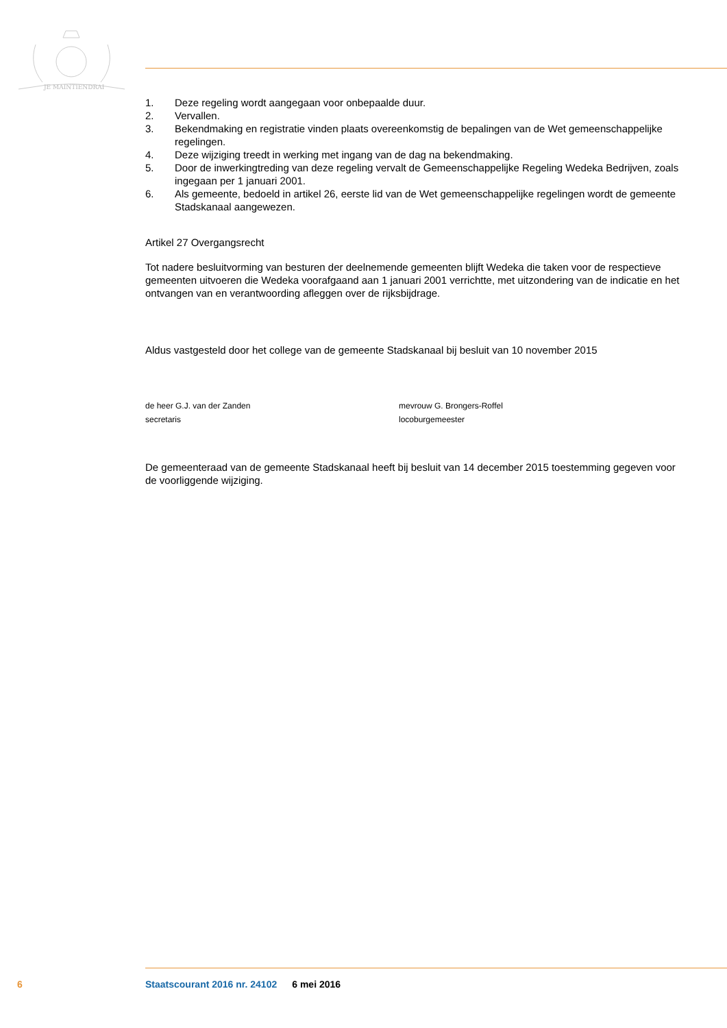JE MAINTIENDRAI
1. Deze regeling wordt aangegaan voor onbepaalde duur.
2. Vervallen.
3. Bekendmaking en registratie vinden plaats overeenkomstig de bepalingen van de Wet gemeen­schappelijke regelingen.
4. Deze wijziging treedt in werking met ingang van de dag na bekendmaking.
5. Door de inwerkingtreding van deze regeling vervalt de Gemeenschappelijke Regeling Wedeka Bedrijven, zoals ingegaan per 1 januari 2001.
6. Als gemeente, bedoeld in artikel 26, eerste lid van de Wet gemeenschappelijke regelingen wordt de gemeente Stadskanaal aangewezen.
Artikel 27 Overgangsrecht
Tot nadere besluitvorming van besturen der deelnemende gemeenten blijft Wedeka die taken voor de respectieve gemeenten uitvoeren die Wedeka voorafgaand aan 1 januari 2001 verrichtte, met uitzondering van de indicatie en het ontvangen van en verantwoording afleggen over de rijksbijdrage.
Aldus vastgesteld door het college van de gemeente Stadskanaal bij besluit van 10 november 2015
de heer G.J. van der Zanden
secretaris
mevrouw G. Brongers-Roffel
locoburgemeester
De gemeenteraad van de gemeente Stadskanaal heeft bij besluit van 14 december 2015 toestemming gegeven voor de voorliggende wijziging.
6 Staatscourant 2016 nr. 24102 6 mei 2016